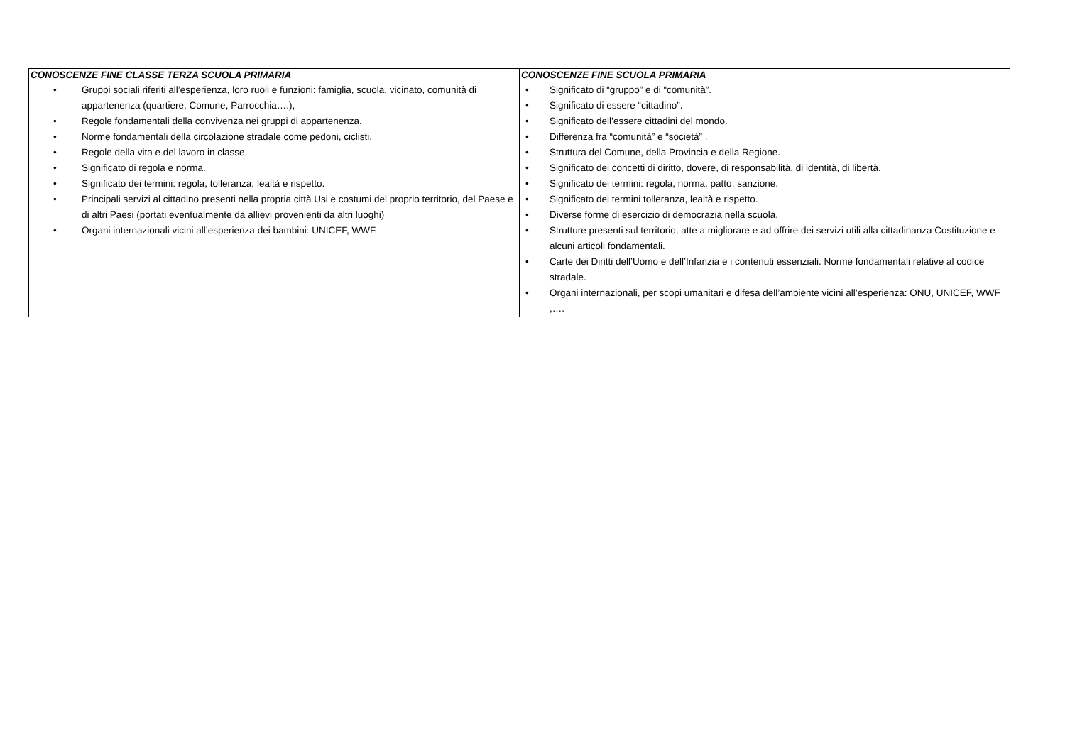| CONOSCENZE FINE CLASSE TERZA SCUOLA PRIMARIA | CONOSCENZE FINE SCUOLA PRIMARIA |
| --- | --- |
| • Gruppi sociali riferiti all’esperienza, loro ruoli e funzioni: famiglia, scuola, vicinato, comunità di appartenenza (quartiere, Comune, Parrocchia….), • Regole fondamentali della convivenza nei gruppi di appartenenza. • Norme fondamentali della circolazione stradale come pedoni, ciclisti. • Regole della vita e del lavoro in classe. • Significato di regola e norma. • Significato dei termini: regola, tolleranza, lealtà e rispetto. • Principali servizi al cittadino presenti nella propria città Usi e costumi del proprio territorio, del Paese e di altri Paesi (portati eventualmente da allievi provenienti da altri luoghi) • Organi internazionali vicini all’esperienza dei bambini: UNICEF, WWF | • Significato di “gruppo” e di “comunità”. • Significato di essere “cittadino”. • Significato dell’essere cittadini del mondo. • Differenza fra “comunità” e “società” . • Struttura del Comune, della Provincia e della Regione. • Significato dei concetti di diritto, dovere, di responsabilità, di identità, di libertà. • Significato dei termini: regola, norma, patto, sanzione. • Significato dei termini tolleranza, lealtà e rispetto. • Diverse forme di esercizio di democrazia nella scuola. • Strutture presenti sul territorio, atte a migliorare e ad offrire dei servizi utili alla cittadinanza Costituzione e alcuni articoli fondamentali. • Carte dei Diritti dell’Uomo e dell’Infanzia e i contenuti essenziali. Norme fondamentali relative al codice stradale. • Organi internazionali, per scopi umanitari e difesa dell’ambiente vicini all’esperienza: ONU, UNICEF, WWF ,…. |